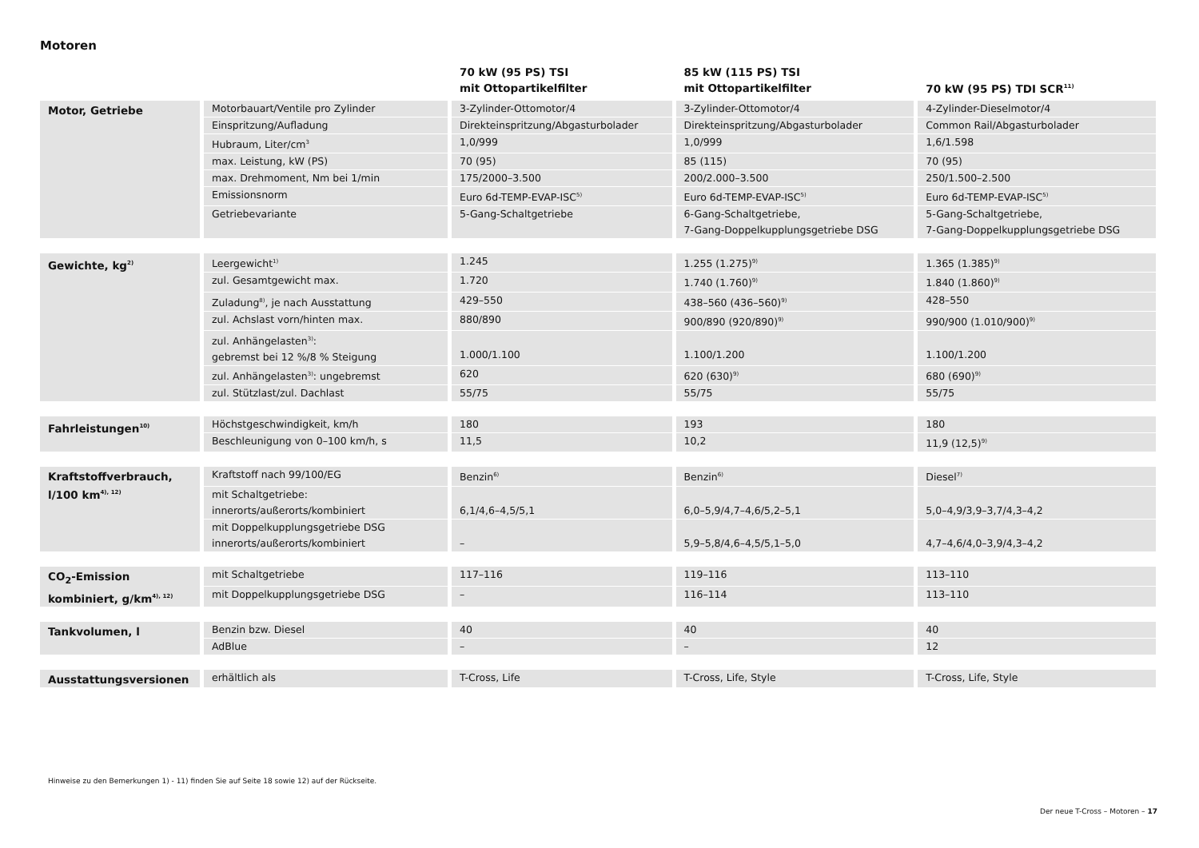Motoren
| | | 70 kW (95 PS) TSI mit Ottopartikelfilter | 85 kW (115 PS) TSI mit Ottopartikelfilter | 70 kW (95 PS) TDI SCR<sup>11)</sup> |
| --- | --- | --- | --- | --- |
| Motor, Getriebe | Motorbauart/Ventile pro Zylinder | 3-Zylinder-Ottomotor/4 | 3-Zylinder-Ottomotor/4 | 4-Zylinder-Dieselmotor/4 |
| | Einspritzung/Aufladung | Direkteinspritzung/Abgasturbolader | Direkteinspritzung/Abgasturbolader | Common Rail/Abgasturbolader |
| | Hubraum, Liter/cm<sup>3</sup> | 1,0/999 | 1,0/999 | 1,6/1.598 |
| | max. Leistung, kW (PS) | 70 (95) | 85 (115) | 70 (95) |
| | max. Drehmoment, Nm bei 1/min | 175/2000–3.500 | 200/2.000–3.500 | 250/1.500–2.500 |
| | Emissionsnorm | Euro 6d-TEMP-EVAP-ISC<sup>5)</sup> | Euro 6d-TEMP-EVAP-ISC<sup>5)</sup> | Euro 6d-TEMP-EVAP-ISC<sup>5)</sup> |
| | Getriebevariante | 5-Gang-Schaltgetriebe | 6-Gang-Schaltgetriebe, 7-Gang-Doppelkupplungsgetriebe DSG | 5-Gang-Schaltgetriebe, 7-Gang-Doppelkupplungsgetriebe DSG |
| Gewichte, kg<sup>2)</sup> | Leergewicht<sup>1)</sup> | 1.245 | 1.255 (1.275)<sup>9)</sup> | 1.365 (1.385)<sup>9)</sup> |
| | zul. Gesamtgewicht max. | 1.720 | 1.740 (1.760)<sup>9)</sup> | 1.840 (1.860)<sup>9)</sup> |
| | Zuladung<sup>8)</sup>, je nach Ausstattung | 429–550 | 438–560 (436–560)<sup>9)</sup> | 428–550 |
| | zul. Achslast vorn/hinten max. | 880/890 | 900/890 (920/890)<sup>9)</sup> | 990/900 (1.010/900)<sup>9)</sup> |
| | zul. Anhängelasten<sup>3)</sup>: gebremst bei 12 %/8 % Steigung | 1.000/1.100 | 1.100/1.200 | 1.100/1.200 |
| | zul. Anhängelasten<sup>3)</sup>: ungebremst | 620 | 620 (630)<sup>9)</sup> | 680 (690)<sup>9)</sup> |
| | zul. Stützlast/zul. Dachlast | 55/75 | 55/75 | 55/75 |
| Fahrleistungen<sup>10)</sup> | Höchstgeschwindigkeit, km/h | 180 | 193 | 180 |
| | Beschleunigung von 0–100 km/h, s | 11,5 | 10,2 | 11,9 (12,5)<sup>9)</sup> |
| Kraftstoffverbrauch, l/100 km<sup>4), 12)</sup> | Kraftstoff nach 99/100/EG | Benzin<sup>6)</sup> | Benzin<sup>6)</sup> | Diesel<sup>7)</sup> |
| | mit Schaltgetriebe: innerorts/außerorts/kombiniert | 6,1/4,6–4,5/5,1 | 6,0–5,9/4,7–4,6/5,2–5,1 | 5,0–4,9/3,9–3,7/4,3–4,2 |
| | mit Doppelkupplungsgetriebe DSG innerorts/außerorts/kombiniert | – | 5,9–5,8/4,6–4,5/5,1–5,0 | 4,7–4,6/4,0–3,9/4,3–4,2 |
| CO<sub>2</sub>-Emission kombiniert, g/km<sup>4), 12)</sup> | mit Schaltgetriebe | 117–116 | 119–116 | 113–110 |
| | mit Doppelkupplungsgetriebe DSG | – | 116–114 | 113–110 |
| Tankvolumen, l | Benzin bzw. Diesel | 40 | 40 | 40 |
| | AdBlue | – | – | 12 |
| Ausstattungsversionen | erhältlich als | T-Cross, Life | T-Cross, Life, Style | T-Cross, Life, Style |
Hinweise zu den Bemerkungen 1) - 11) finden Sie auf Seite 18 sowie 12) auf der Rückseite.
Der neue T-Cross – Motoren – 17